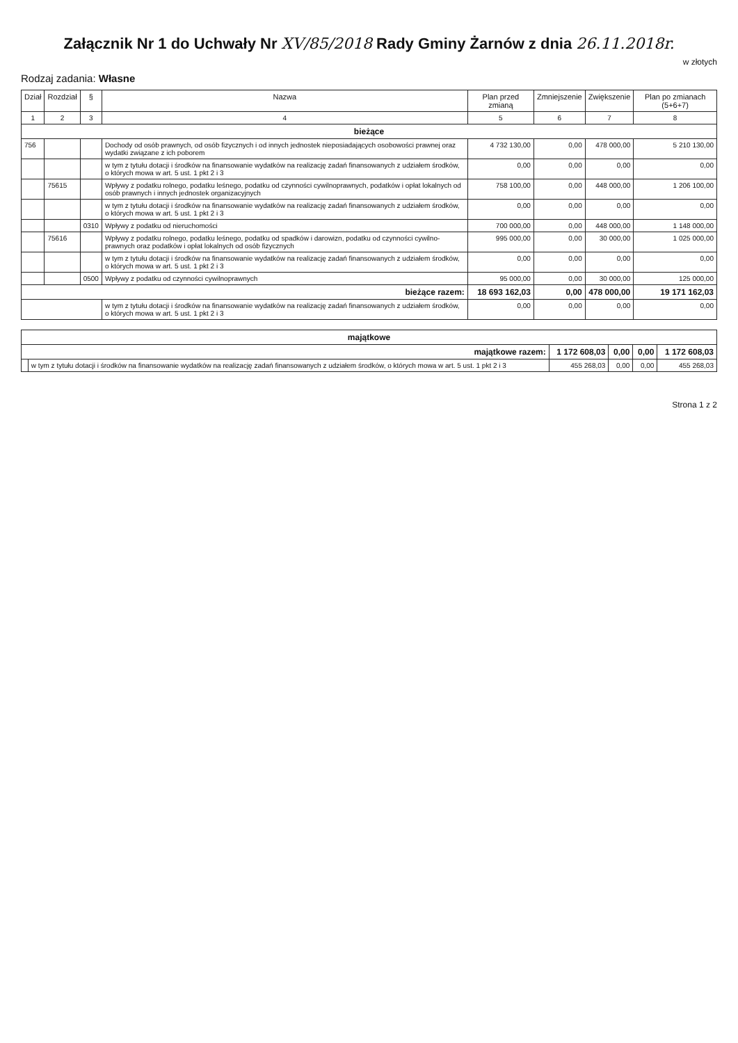Załącznik Nr 1 do Uchwały Nr XV/85/2018 Rady Gminy Żarnów z dnia 26.11.2018r.
w złotych
Rodzaj zadania: Własne
| Dział | Rozdział | § | Nazwa | Plan przed zmianą | Zmniejszenie | Zwiększenie | Plan po zmianach (5+6+7) |
| --- | --- | --- | --- | --- | --- | --- | --- |
| 1 | 2 | 3 | 4 | 5 | 6 | 7 | 8 |
| bieżące | | | | | | | |
| 756 | | | Dochody od osób prawnych, od osób fizycznych i od innych jednostek nieposiadających osobowości prawnej oraz wydatki związane z ich poborem | 4 732 130,00 | 0,00 | 478 000,00 | 5 210 130,00 |
| | | | w tym z tytułu dotacji i środków na finansowanie wydatków na realizację zadań finansowanych z udziałem środków, o których mowa w art. 5 ust. 1 pkt 2 i 3 | 0,00 | 0,00 | 0,00 | 0,00 |
| | 75615 | | Wpływy z podatku rolnego, podatku leśnego, podatku od czynności cywilnoprawnych, podatków i opłat lokalnych od osób prawnych i innych jednostek organizacyjnych | 758 100,00 | 0,00 | 448 000,00 | 1 206 100,00 |
| | | | w tym z tytułu dotacji i środków na finansowanie wydatków na realizację zadań finansowanych z udziałem środków, o których mowa w art. 5 ust. 1 pkt 2 i 3 | 0,00 | 0,00 | 0,00 | 0,00 |
| | | 0310 | Wpływy z podatku od nieruchomości | 700 000,00 | 0,00 | 448 000,00 | 1 148 000,00 |
| | 75616 | | Wpływy z podatku rolnego, podatku leśnego, podatku od spadków i darowizn, podatku od czynności cywilno-prawnych oraz podatków i opłat lokalnych od osób fizycznych | 995 000,00 | 0,00 | 30 000,00 | 1 025 000,00 |
| | | | w tym z tytułu dotacji i środków na finansowanie wydatków na realizację zadań finansowanych z udziałem środków, o których mowa w art. 5 ust. 1 pkt 2 i 3 | 0,00 | 0,00 | 0,00 | 0,00 |
| | | 0500 | Wpływy z podatku od czynności cywilnoprawnych | 95 000,00 | 0,00 | 30 000,00 | 125 000,00 |
| bieżące razem: | | | | 18 693 162,03 | 0,00 | 478 000,00 | 19 171 162,03 |
| | | | w tym z tytułu dotacji i środków na finansowanie wydatków na realizację zadań finansowanych z udziałem środków, o których mowa w art. 5 ust. 1 pkt 2 i 3 | 0,00 | 0,00 | 0,00 | 0,00 |
| majątkowe | | | | | |
| majątkowe razem: | | 1 172 608,03 | 0,00 | 0,00 | 1 172 608,03 |
| | w tym z tytułu dotacji i środków na finansowanie wydatków na realizację zadań finansowanych z udziałem środków, o których mowa w art. 5 ust. 1 pkt 2 i 3 | 455 268,03 | 0,00 | 0,00 | 455 268,03 |
Strona 1 z 2